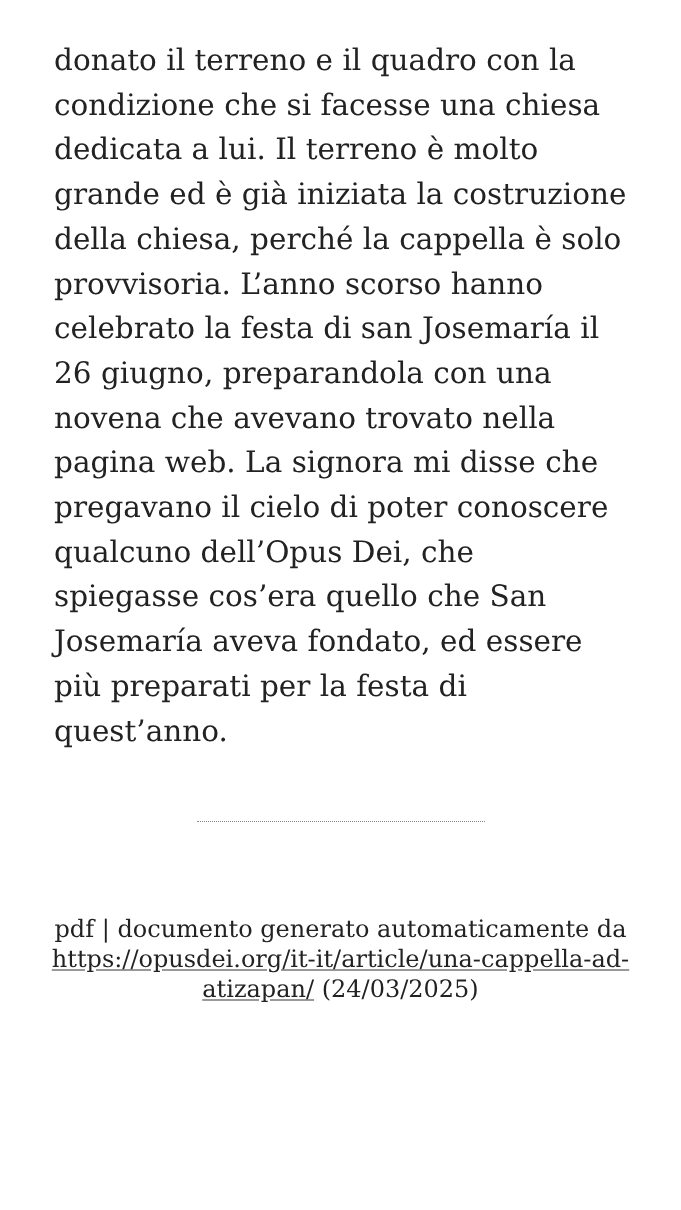donato il terreno e il quadro con la condizione che si facesse una chiesa dedicata a lui. Il terreno è molto grande ed è già iniziata la costruzione della chiesa, perché la cappella è solo provvisoria. L’anno scorso hanno celebrato la festa di san Josemaría il 26 giugno, preparandola con una novena che avevano trovato nella pagina web. La signora mi disse che pregavano il cielo di poter conoscere qualcuno dell’Opus Dei, che spiegasse cos’era quello che San Josemaría aveva fondato, ed essere più preparati per la festa di quest’anno.
pdf | documento generato automaticamente da https://opusdei.org/it-it/article/una-cappella-ad-atizapan/ (24/03/2025)